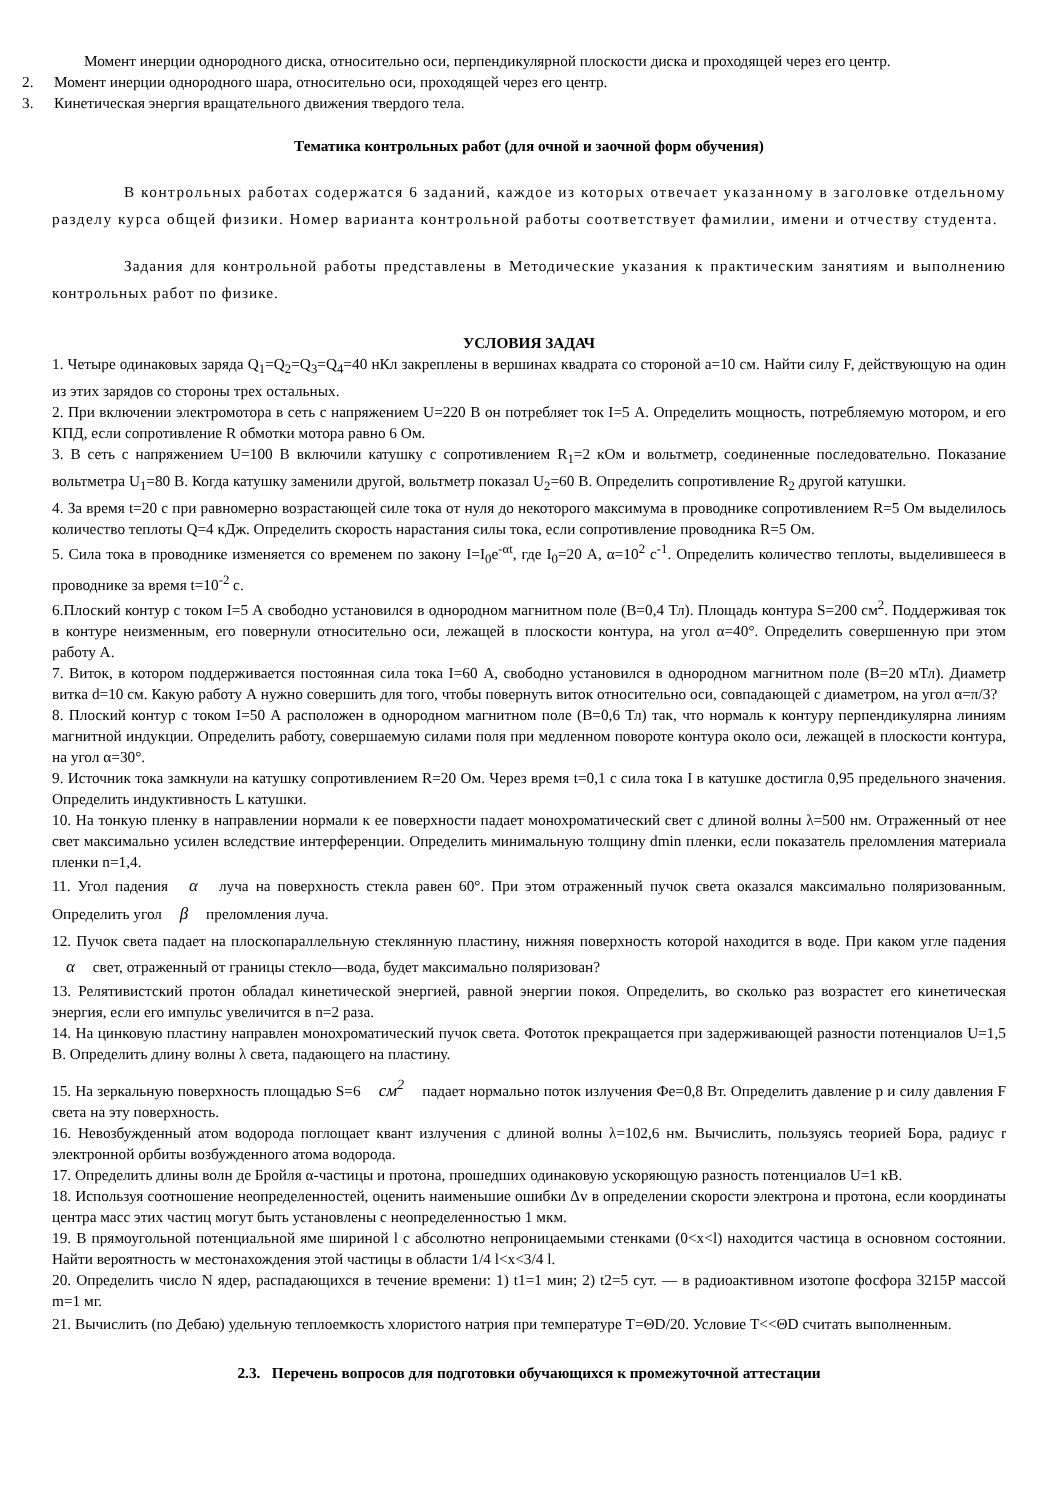Момент инерции однородного диска, относительно оси, перпендикулярной плоскости диска и проходящей через его центр.
2. Момент инерции однородного шара, относительно оси, проходящей через его центр.
3. Кинетическая энергия вращательного движения твердого тела.
Тематика контрольных работ (для очной и заочной форм обучения)
В контрольных работах содержатся 6 заданий, каждое из которых отвечает указанному в заголовке отдельному разделу курса общей физики. Номер варианта контрольной работы соответствует фамилии, имени и отчеству студента.
Задания для контрольной работы представлены в Методические указания к практическим занятиям и выполнению контрольных работ по физике.
УСЛОВИЯ ЗАДАЧ
1. Четыре одинаковых заряда Q<sub>1</sub>=Q<sub>2</sub>=Q<sub>3</sub>=Q<sub>4</sub>=40 нКл закреплены в вершинах квадрата со стороной a=10 см. Найти силу F, действующую на один из этих зарядов со стороны трех остальных.
2. При включении электромотора в сеть с напряжением U=220 В он потребляет ток I=5 А. Определить мощность, потребляемую мотором, и его КПД, если сопротивление R обмотки мотора равно 6 Ом.
3. В сеть с напряжением U=100 В включили катушку с сопротивлением R<sub>1</sub>=2 кОм и вольтметр, соединенные последовательно. Показание вольтметра U<sub>1</sub>=80 В. Когда катушку заменили другой, вольтметр показал U<sub>2</sub>=60 В. Определить сопротивление R<sub>2</sub> другой катушки.
4. За время t=20 с при равномерно возрастающей силе тока от нуля до некоторого максимума в проводнике сопротивлением R=5 Ом выделилось количество теплоты Q=4 кДж. Определить скорость нарастания силы тока, если сопротивление проводника R=5 Ом.
5. Сила тока в проводнике изменяется со временем по закону I=I<sub>0</sub>e<sup>-αt</sup>, где I<sub>0</sub>=20 А, α=10<sup>2</sup> с<sup>-1</sup>. Определить количество теплоты, выделившееся в проводнике за время t=10<sup>-2</sup> с.
6.Плоский контур с током I=5 А свободно установился в однородном магнитном поле (В=0,4 Тл). Площадь контура S=200 см<sup>2</sup>. Поддерживая ток в контуре неизменным, его повернули относительно оси, лежащей в плоскости контура, на угол α=40°. Определить совершенную при этом работу А.
7. Виток, в котором поддерживается постоянная сила тока I=60 А, свободно установился в однородном магнитном поле (В=20 мТл). Диаметр витка d=10 см. Какую работу А нужно совершить для того, чтобы повернуть виток относительно оси, совпадающей с диаметром, на угол α=π/3?
8. Плоский контур с током I=50 А расположен в однородном магнитном поле (В=0,6 Тл) так, что нормаль к контуру перпендикулярна линиям магнитной индукции. Определить работу, совершаемую силами поля при медленном повороте контура около оси, лежащей в плоскости контура, на угол α=30°.
9. Источник тока замкнули на катушку сопротивлением R=20 Ом. Через время t=0,1 с сила тока I в катушке достигла 0,95 предельного значения. Определить индуктивность L катушки.
10. На тонкую пленку в направлении нормали к ее поверхности падает монохроматический свет с длиной волны λ=500 нм. Отраженный от нее свет максимально усилен вследствие интерференции. Определить минимальную толщину dmin пленки, если показатель преломления материала пленки n=1,4.
11. Угол падения α луча на поверхность стекла равен 60°. При этом отраженный пучок света оказался максимально поляризованным. Определить угол β преломления луча.
12. Пучок света падает на плоскопараллельную стеклянную пластину, нижняя поверхность которой находится в воде. При каком угле падения α свет, отраженный от границы стекло—вода, будет максимально поляризован?
13. Релятивистский протон обладал кинетической энергией, равной энергии покоя. Определить, во сколько раз возрастет его кинетическая энергия, если его импульс увеличится в n=2 раза.
14. На цинковую пластину направлен монохроматический пучок света. Фототок прекращается при задерживающей разности потенциалов U=1,5 В. Определить длину волны λ света, падающего на пластину.
15. На зеркальную поверхность площадью S=6 см<sup>2</sup> падает нормально поток излучения Фе=0,8 Вт. Определить давление p и силу давления F света на эту поверхность.
16. Невозбужденный атом водорода поглощает квант излучения с длиной волны λ=102,6 нм. Вычислить, пользуясь теорией Бора, радиус r электронной орбиты возбужденного атома водорода.
17. Определить длины волн де Бройля α-частицы и протона, прошедших одинаковую ускоряющую разность потенциалов U=1 кВ.
18. Используя соотношение неопределенностей, оценить наименьшие ошибки Δv в определении скорости электрона и протона, если координаты центра масс этих частиц могут быть установлены с неопределенностью 1 мкм.
19. В прямоугольной потенциальной яме шириной l с абсолютно непроницаемыми стенками (0<x<l) находится частица в основном состоянии. Найти вероятность w местонахождения этой частицы в области 1/4 l<x<3/4 l.
20. Определить число N ядер, распадающихся в течение времени: 1) t1=1 мин; 2) t2=5 сут. — в радиоактивном изотопе фосфора 3215P массой m=1 мг.
21. Вычислить (по Дебаю) удельную теплоемкость хлористого натрия при температуре T=ΘD/20. Условие T<<ΘD считать выполненным.
2.3. Перечень вопросов для подготовки обучающихся к промежуточной аттестации